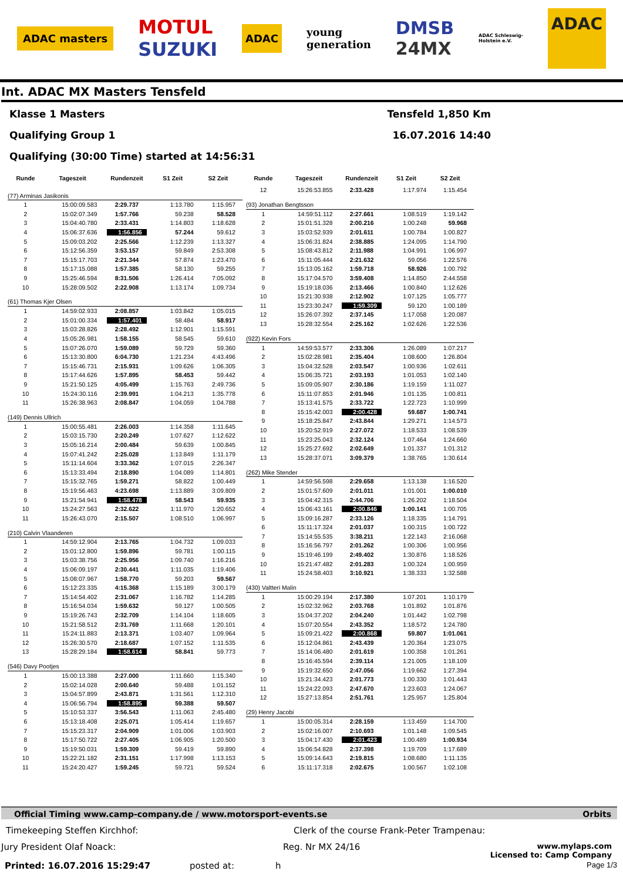ADAC masters MOTUL
SUZUKI ADAC young
generation DMSB
24MX ADAC Schleswig-
Holstein e.V. ADAC
Int. ADAC MX Masters Tensfeld
Klasse 1 Masters Tensfeld 1,850 Km
Qualifying Group 1 16.07.2016 14:40
Qualifying (30:00 Time) started at 14:56:31
| Runde | Tageszeit | Rundenzeit | S1 Zeit | S2 Zeit |
| --- | --- | --- | --- | --- |
| (77) Arminas Jasikonis | | | | |
| 1 | 15:00:09.583 | 2:29.737 | 1:13.780 | 1:15.957 |
| 2 | 15:02:07.349 | 1:57.766 | 59.238 | 58.528 |
| 3 | 15:04:40.780 | 2:33.431 | 1:14.803 | 1:18.628 |
| 4 | 15:06:37.636 | 1:56.856 | 57.244 | 59.612 |
| 5 | 15:09:03.202 | 2:25.566 | 1:12.239 | 1:13.327 |
| 6 | 15:12:56.359 | 3:53.157 | 59.849 | 2:53.308 |
| 7 | 15:15:17.703 | 2:21.344 | 57.874 | 1:23.470 |
| 8 | 15:17:15.088 | 1:57.385 | 58.130 | 59.255 |
| 9 | 15:25:46.594 | 8:31.506 | 1:26.414 | 7:05.092 |
| 10 | 15:28:09.502 | 2:22.908 | 1:13.174 | 1:09.734 |
| (61) Thomas Kjer Olsen | | | | |
| 1 | 14:59:02.933 | 2:08.857 | 1:03.842 | 1:05.015 |
| 2 | 15:01:00.334 | 1:57.401 | 58.484 | 58.917 |
| 3 | 15:03:28.826 | 2:28.492 | 1:12.901 | 1:15.591 |
| 4 | 15:05:26.981 | 1:58.155 | 58.545 | 59.610 |
| 5 | 15:07:26.070 | 1:59.089 | 59.729 | 59.360 |
| 6 | 15:13:30.800 | 6:04.730 | 1:21.234 | 4:43.496 |
| 7 | 15:15:46.731 | 2:15.931 | 1:09.626 | 1:06.305 |
| 8 | 15:17:44.626 | 1:57.895 | 58.453 | 59.442 |
| 9 | 15:21:50.125 | 4:05.499 | 1:15.763 | 2:49.736 |
| 10 | 15:24:30.116 | 2:39.991 | 1:04.213 | 1:35.778 |
| 11 | 15:26:38.963 | 2:08.847 | 1:04.059 | 1:04.788 |
| (149) Dennis Ullrich | | | | |
| 1 | 15:00:55.481 | 2:26.003 | 1:14.358 | 1:11.645 |
| 2 | 15:03:15.730 | 2:20.249 | 1:07.627 | 1:12.622 |
| 3 | 15:05:16.214 | 2:00.484 | 59.639 | 1:00.845 |
| 4 | 15:07:41.242 | 2:25.028 | 1:13.849 | 1:11.179 |
| 5 | 15:11:14.604 | 3:33.362 | 1:07.015 | 2:26.347 |
| 6 | 15:13:33.494 | 2:18.890 | 1:04.089 | 1:14.801 |
| 7 | 15:15:32.765 | 1:59.271 | 58.822 | 1:00.449 |
| 8 | 15:19:56.463 | 4:23.698 | 1:13.889 | 3:09.809 |
| 9 | 15:21:54.941 | 1:58.478 | 58.543 | 59.935 |
| 10 | 15:24:27.563 | 2:32.622 | 1:11.970 | 1:20.652 |
| 11 | 15:26:43.070 | 2:15.507 | 1:08.510 | 1:06.997 |
| (210) Calvin Vlaanderen | | | | |
| 1 | 14:59:12.904 | 2:13.765 | 1:04.732 | 1:09.033 |
| 2 | 15:01:12.800 | 1:59.896 | 59.781 | 1:00.115 |
| 3 | 15:03:38.756 | 2:25.956 | 1:09.740 | 1:16.216 |
| 4 | 15:06:09.197 | 2:30.441 | 1:11.035 | 1:19.406 |
| 5 | 15:08:07.967 | 1:58.770 | 59.203 | 59.567 |
| 6 | 15:12:23.335 | 4:15.368 | 1:15.189 | 3:00.179 |
| 7 | 15:14:54.402 | 2:31.067 | 1:16.782 | 1:14.285 |
| 8 | 15:16:54.034 | 1:59.632 | 59.127 | 1:00.505 |
| 9 | 15:19:26.743 | 2:32.709 | 1:14.104 | 1:18.605 |
| 10 | 15:21:58.512 | 2:31.769 | 1:11.668 | 1:20.101 |
| 11 | 15:24:11.883 | 2:13.371 | 1:03.407 | 1:09.964 |
| 12 | 15:26:30.570 | 2:18.687 | 1:07.152 | 1:11.535 |
| 13 | 15:28:29.184 | 1:58.614 | 58.841 | 59.773 |
| (546) Davy Pootjes | | | | |
| 1 | 15:00:13.388 | 2:27.000 | 1:11.660 | 1:15.340 |
| 2 | 15:02:14.028 | 2:00.640 | 59.488 | 1:01.152 |
| 3 | 15:04:57.899 | 2:43.871 | 1:31.561 | 1:12.310 |
| 4 | 15:06:56.794 | 1:58.895 | 59.388 | 59.507 |
| 5 | 15:10:53.337 | 3:56.543 | 1:11.063 | 2:45.480 |
| 6 | 15:13:18.408 | 2:25.071 | 1:05.414 | 1:19.657 |
| 7 | 15:15:23.317 | 2:04.909 | 1:01.006 | 1:03.903 |
| 8 | 15:17:50.722 | 2:27.405 | 1:06.905 | 1:20.500 |
| 9 | 15:19:50.031 | 1:59.309 | 59.419 | 59.890 |
| 10 | 15:22:21.182 | 2:31.151 | 1:17.998 | 1:13.153 |
| 11 | 15:24:20.427 | 1:59.245 | 59.721 | 59.524 |
| Runde | Tageszeit | Rundenzeit | S1 Zeit | S2 Zeit |
| --- | --- | --- | --- | --- |
| 12 | 15:26:53.855 | 2:33.428 | 1:17.974 | 1:15.454 |
| (93) Jonathan Bengtsson | | | | |
| 1 | 14:59:51.112 | 2:27.661 | 1:08.519 | 1:19.142 |
| 2 | 15:01:51.328 | 2:00.216 | 1:00.248 | 59.968 |
| 3 | 15:03:52.939 | 2:01.611 | 1:00.784 | 1:00.827 |
| 4 | 15:06:31.824 | 2:38.885 | 1:24.095 | 1:14.790 |
| 5 | 15:08:43.812 | 2:11.988 | 1:04.991 | 1:06.997 |
| 6 | 15:11:05.444 | 2:21.632 | 59.056 | 1:22.576 |
| 7 | 15:13:05.162 | 1:59.718 | 58.926 | 1:00.792 |
| 8 | 15:17:04.570 | 3:59.408 | 1:14.850 | 2:44.558 |
| 9 | 15:19:18.036 | 2:13.466 | 1:00.840 | 1:12.626 |
| 10 | 15:21:30.938 | 2:12.902 | 1:07.125 | 1:05.777 |
| 11 | 15:23:30.247 | 1:59.309 | 59.120 | 1:00.189 |
| 12 | 15:26:07.392 | 2:37.145 | 1:17.058 | 1:20.087 |
| 13 | 15:28:32.554 | 2:25.162 | 1:02.626 | 1:22.536 |
| (922) Kevin Fors | | | | |
| 1 | 14:59:53.577 | 2:33.306 | 1:26.089 | 1:07.217 |
| 2 | 15:02:28.981 | 2:35.404 | 1:08.600 | 1:26.804 |
| 3 | 15:04:32.528 | 2:03.547 | 1:00.936 | 1:02.611 |
| 4 | 15:06:35.721 | 2:03.193 | 1:01.053 | 1:02.140 |
| 5 | 15:09:05.907 | 2:30.186 | 1:19.159 | 1:11.027 |
| 6 | 15:11:07.853 | 2:01.946 | 1:01.135 | 1:00.811 |
| 7 | 15:13:41.575 | 2:33.722 | 1:22.723 | 1:10.999 |
| 8 | 15:15:42.003 | 2:00.428 | 59.687 | 1:00.741 |
| 9 | 15:18:25.847 | 2:43.844 | 1:29.271 | 1:14.573 |
| 10 | 15:20:52.919 | 2:27.072 | 1:18.533 | 1:08.539 |
| 11 | 15:23:25.043 | 2:32.124 | 1:07.464 | 1:24.660 |
| 12 | 15:25:27.692 | 2:02.649 | 1:01.337 | 1:01.312 |
| 13 | 15:28:37.071 | 3:09.379 | 1:38.765 | 1:30.614 |
| (262) Mike Stender | | | | |
| 1 | 14:59:56.598 | 2:29.658 | 1:13.138 | 1:16.520 |
| 2 | 15:01:57.609 | 2:01.011 | 1:01.001 | 1:00.010 |
| 3 | 15:04:42.315 | 2:44.706 | 1:26.202 | 1:18.504 |
| 4 | 15:06:43.161 | 2:00.846 | 1:00.141 | 1:00.705 |
| 5 | 15:09:16.287 | 2:33.126 | 1:18.335 | 1:14.791 |
| 6 | 15:11:17.324 | 2:01.037 | 1:00.315 | 1:00.722 |
| 7 | 15:14:55.535 | 3:38.211 | 1:22.143 | 2:16.068 |
| 8 | 15:16:56.797 | 2:01.262 | 1:00.306 | 1:00.956 |
| 9 | 15:19:46.199 | 2:49.402 | 1:30.876 | 1:18.526 |
| 10 | 15:21:47.482 | 2:01.283 | 1:00.324 | 1:00.959 |
| 11 | 15:24:58.403 | 3:10.921 | 1:38.333 | 1:32.588 |
| (430) Valtteri Malin | | | | |
| 1 | 15:00:29.194 | 2:17.380 | 1:07.201 | 1:10.179 |
| 2 | 15:02:32.962 | 2:03.768 | 1:01.892 | 1:01.876 |
| 3 | 15:04:37.202 | 2:04.240 | 1:01.442 | 1:02.798 |
| 4 | 15:07:20.554 | 2:43.352 | 1:18.572 | 1:24.780 |
| 5 | 15:09:21.422 | 2:00.868 | 59.807 | 1:01.061 |
| 6 | 15:12:04.861 | 2:43.439 | 1:20.364 | 1:23.075 |
| 7 | 15:14:06.480 | 2:01.619 | 1:00.358 | 1:01.261 |
| 8 | 15:16:45.594 | 2:39.114 | 1:21.005 | 1:18.109 |
| 9 | 15:19:32.650 | 2:47.056 | 1:19.662 | 1:27.394 |
| 10 | 15:21:34.423 | 2:01.773 | 1:00.330 | 1:01.443 |
| 11 | 15:24:22.093 | 2:47.670 | 1:23.603 | 1:24.067 |
| 12 | 15:27:13.854 | 2:51.761 | 1:25.957 | 1:25.804 |
| (29) Henry Jacobi | | | | |
| 1 | 15:00:05.314 | 2:28.159 | 1:13.459 | 1:14.700 |
| 2 | 15:02:16.007 | 2:10.693 | 1:01.148 | 1:09.545 |
| 3 | 15:04:17.430 | 2:01.423 | 1:00.489 | 1:00.934 |
| 4 | 15:06:54.828 | 2:37.398 | 1:19.709 | 1:17.689 |
| 5 | 15:09:14.643 | 2:19.815 | 1:08.680 | 1:11.135 |
| 6 | 15:11:17.318 | 2:02.675 | 1:00.567 | 1:02.108 |
Official Timing www.camp-company.de / www.motorsport-events.se Orbits
Timekeeping Steffen Kirchhof: Clerk of the course Frank-Peter Trampenau:
Jury President Olaf Noack: Reg. Nr MX 24/16 www.mylaps.com
Licensed to: Camp Company
Printed: 16.07.2016 15:29:47 posted at: h Page 1/3